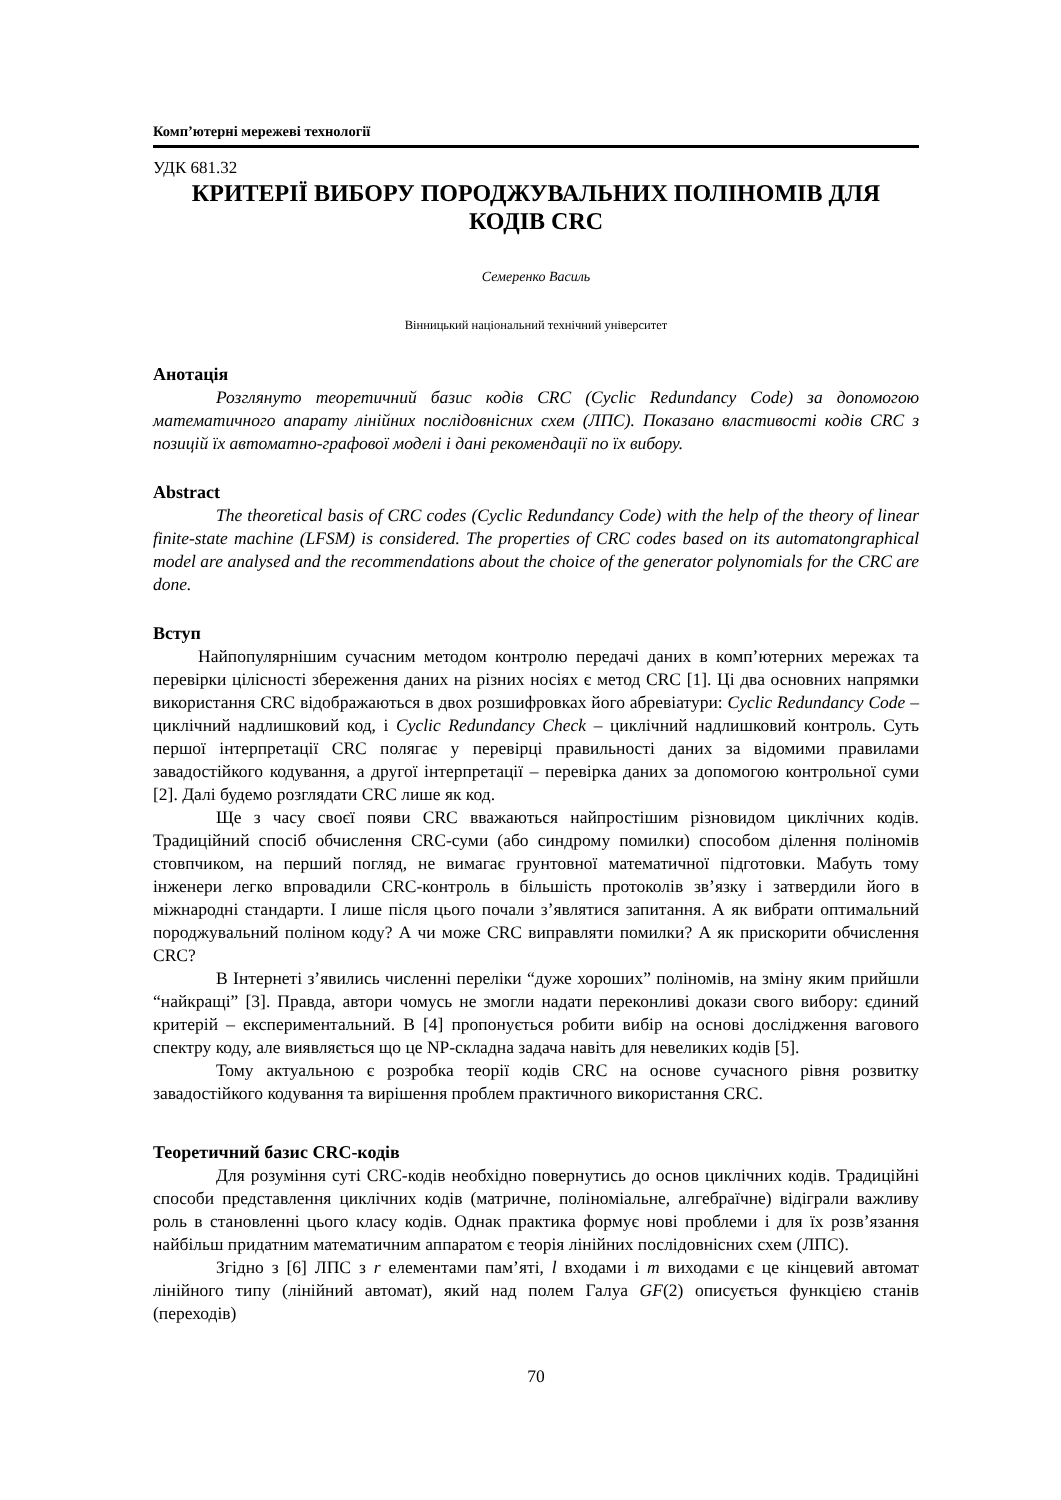Комп’ютерні мережеві технології
УДК 681.32
КРИТЕРІЇ ВИБОРУ ПОРОДЖУВАЛЬНИХ ПОЛІНОМІВ ДЛЯ КОДІВ CRC
Семеренко Василь
Вінницький національний технічний університет
Анотація
Розглянуто теоретичний базис кодів CRC (Cyclic Redundancy Code) за допомогою математичного апарату лінійних послідовнісних схем (ЛПС). Показано властивості кодів CRC з позицій їх автоматно-графової моделі і дані рекомендації по їх вибору.
Abstract
The theoretical basis of CRC codes (Cyclic Redundancy Code) with the help of the theory of linear finite-state machine (LFSM) is considered. The properties of CRC codes based on its automatongraphical model are analysed and the recommendations about the choice of the generator polynomials for the CRC are done.
Вступ
Найпопулярнішим сучасним методом контролю передачі даних в комп’ютерних мережах та перевірки цілісності збереження даних на різних носіях є метод CRC [1]. Ці два основних напрямки використання CRC відображаються в двох розшифровках його абревіатури: Cyclic Redundancy Code – циклічний надлишковий код, і Cyclic Redundancy Check – циклічний надлишковий контроль. Суть першої інтерпретації CRC полягає у перевірці правильності даних за відомими правилами завадостійкого кодування, а другої інтерпретації – перевірка даних за допомогою контрольної суми [2]. Далі будемо розглядати CRC лише як код.
Ще з часу своєї появи CRC вважаються найпростішим різновидом циклічних кодів. Традиційний спосіб обчислення CRC-суми (або синдрому помилки) способом ділення поліномів стовпчиком, на перший погляд, не вимагає грунтовної математичної підготовки. Мабуть тому інженери легко впровадили CRC-контроль в більшість протоколів зв’язку і затвердили його в міжнародні стандарти. І лише після цього почали з’являтися запитання. А як вибрати оптимальний породжувальний поліном коду? А чи може CRC виправляти помилки? А як прискорити обчислення CRC?
В Інтернеті з’явились численні переліки “дуже хороших” поліномів, на зміну яким прийшли “найкращі” [3]. Правда, автори чомусь не змогли надати переконливі докази свого вибору: єдиний критерій – експериментальний. В [4] пропонується робити вибір на основі дослідження вагового спектру коду, але виявляється що це NP-складна задача навіть для невеликих кодів [5].
Тому актуальною є розробка теорії кодів CRC на основе сучасного рівня розвитку завадостійкого кодування та вирішення проблем практичного використання CRC.
Теоретичний базис CRC-кодів
Для розуміння суті CRC-кодів необхідно повернутись до основ циклічних кодів. Традиційні способи представлення циклічних кодів (матричне, поліноміальне, алгебраїчне) відіграли важливу роль в становленні цього класу кодів. Однак практика формує нові проблеми і для їх розв’язання найбільш придатним математичним аппаратом є теорія лінійних послідовнісних схем (ЛПС).
Згідно з [6] ЛПС з r елементами пам’яті, l входами і m виходами є це кінцевий автомат лінійного типу (лінійний автомат), який над полем Галуа GF(2) описується функцією станів (переходів)
70